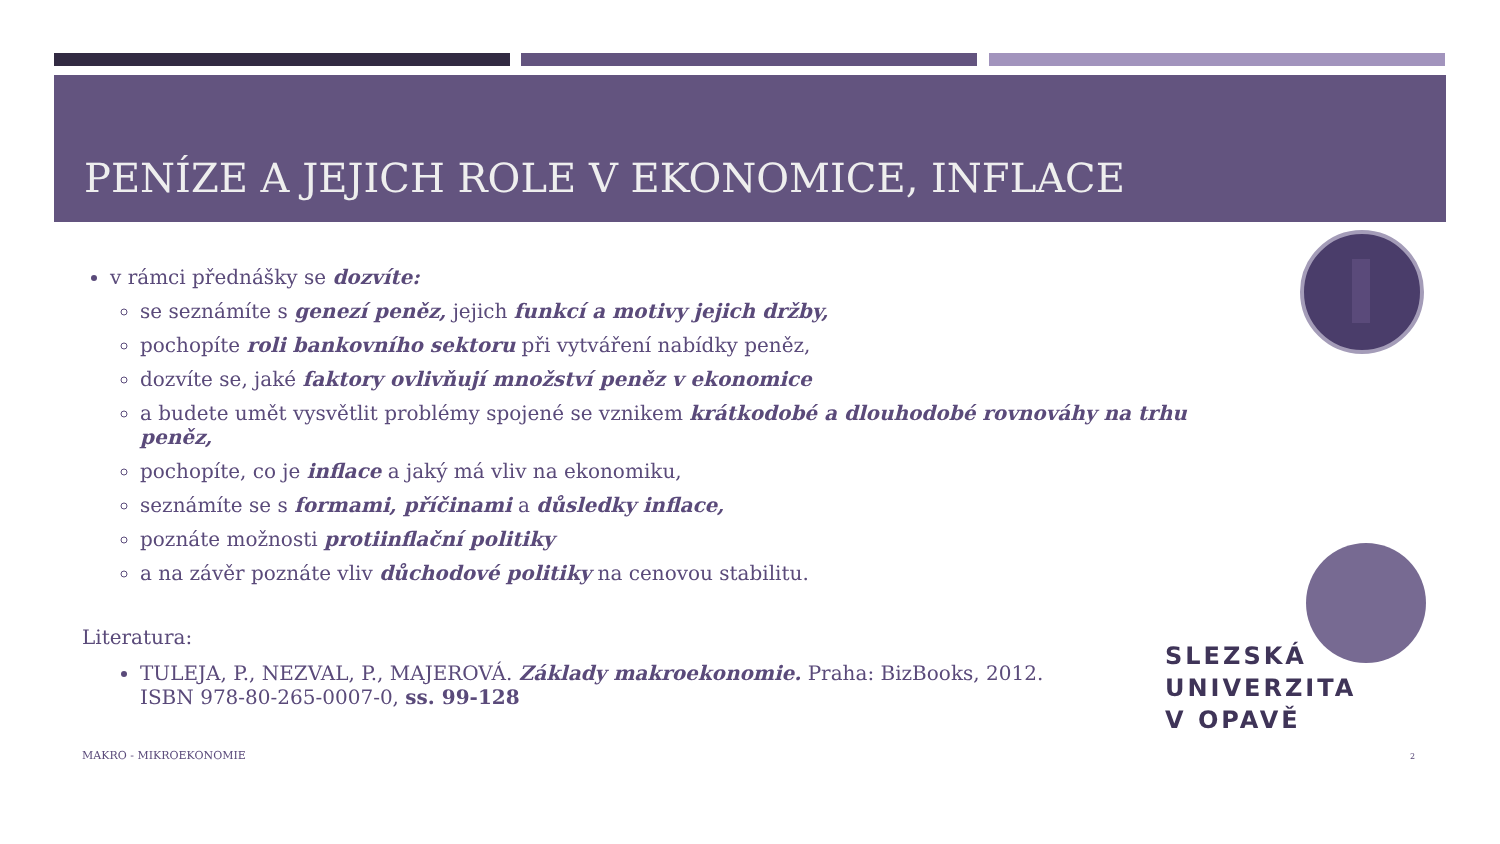PENÍZE A JEJICH ROLE V EKONOMICE, INFLACE
v rámci přednášky se dozvíte:
se seznámíte s genezí peněz, jejich funkcí a motivy jejich držby,
pochopíte roli bankovního sektoru při vytváření nabídky peněz,
dozvíte se, jaké faktory ovlivňují množství peněz v ekonomice
a budete umět vysvětlit problémy spojené se vznikem krátkodobé a dlouhodobé rovnováhy na trhu peněz,
pochopíte, co je inflace a jaký má vliv na ekonomiku,
seznámíte se s formami, příčinami a důsledky inflace,
poznáte možnosti protiinflační politiky
a na závěr poznáte vliv důchodové politiky na cenovou stabilitu.
Literatura:
TULEJA, P., NEZVAL, P., MAJEROVÁ. Základy makroekonomie. Praha: BizBooks, 2012.
ISBN 978-80-265-0007-0, ss. 99-128
SLEZSKÁ
UNIVERZITA
V OPAVĚ
MAKRO - MIKROEKONOMIE 2